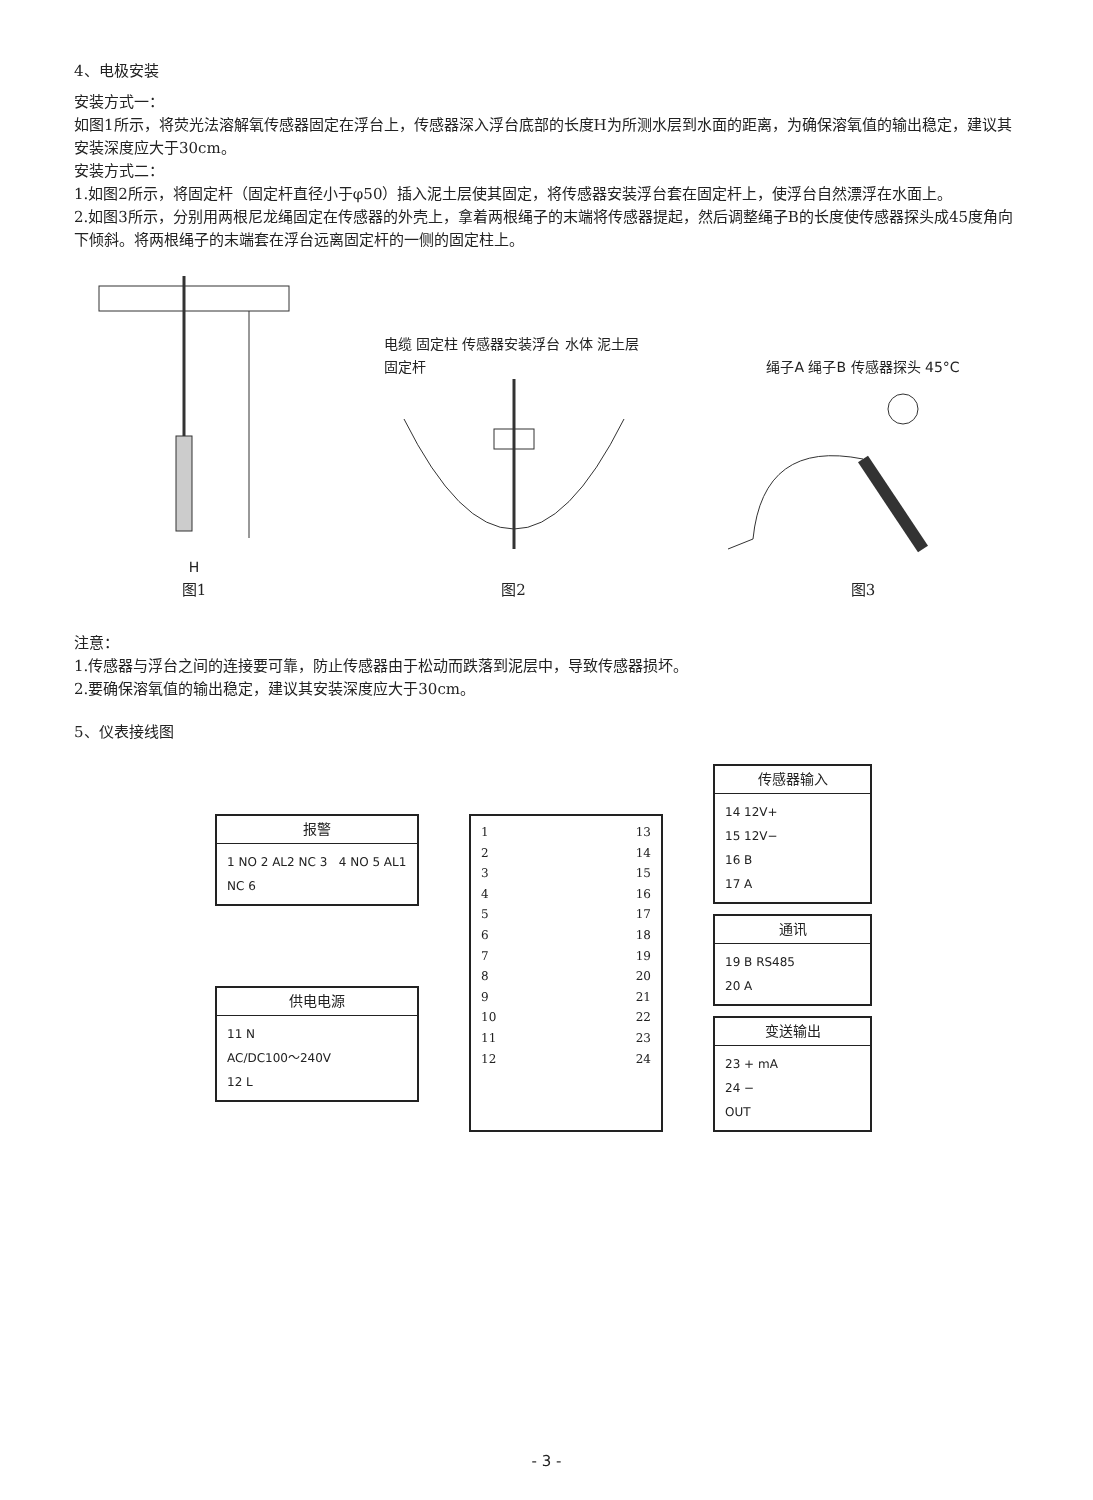4、电极安装
安装方式一：
如图1所示，将荧光法溶解氧传感器固定在浮台上，传感器深入浮台底部的长度H为所测水层到水面的距离，为确保溶氧值的输出稳定，建议其安装深度应大于30cm。
安装方式二：
1.如图2所示，将固定杆（固定杆直径小于φ50）插入泥土层使其固定，将传感器安装浮台套在固定杆上，使浮台自然漂浮在水面上。
2.如图3所示，分别用两根尼龙绳固定在传感器的外壳上，拿着两根绳子的末端将传感器提起，然后调整绳子B的长度使传感器探头成45度角向下倾斜。将两根绳子的末端套在浮台远离固定杆的一侧的固定柱上。
H
图1
电缆 固定柱 传感器安装浮台 水体 泥土层 固定杆
图2
绳子A 绳子B 传感器探头 45°C
图3
注意：
1.传感器与浮台之间的连接要可靠，防止传感器由于松动而跌落到泥层中，导致传感器损坏。
2.要确保溶氧值的输出稳定，建议其安装深度应大于30cm。
5、仪表接线图
报警
1 NO 2 AL2 NC 3 4 NO 5 AL1 NC 6
供电电源
11 N
AC/DC100～240V
12 L
1
2
3
4
5
6
7
8
9
10
11
12
13
14
15
16
17
18
19
20
21
22
23
24
传感器输入
14 12V+
15 12V−
16 B
17 A
通讯
19 B RS485
20 A
变送输出
23 + mA
24 −
OUT
- 3 -